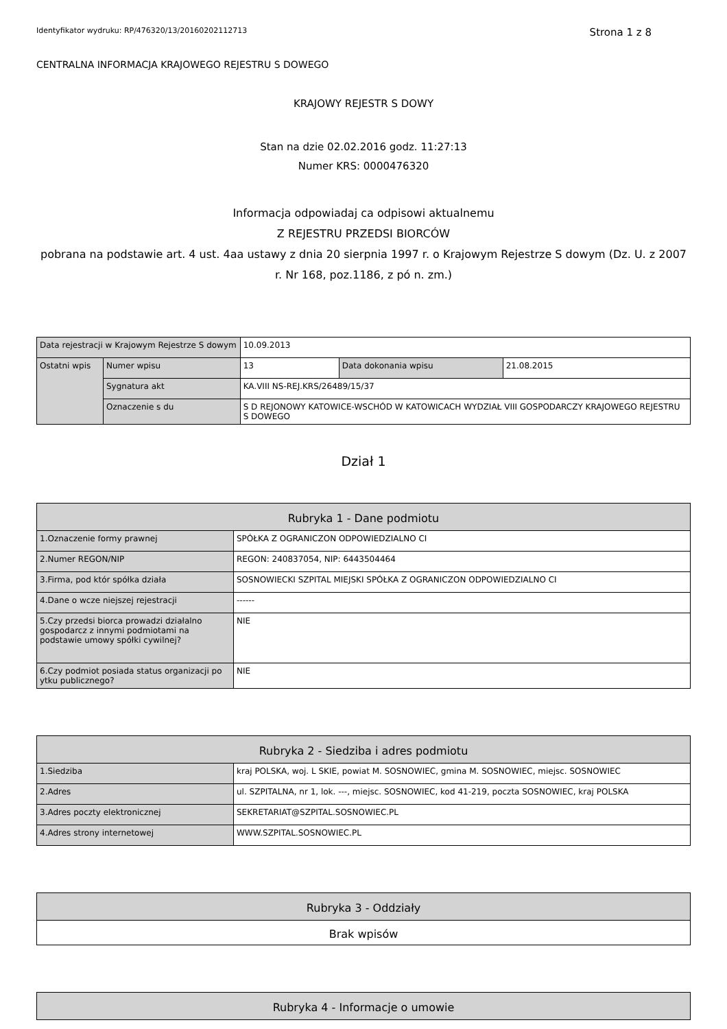Identyfikator wydruku: RP/476320/13/20160202112713 Strona 1 z 8
CENTRALNA INFORMACJA KRAJOWEGO REJESTRU S DOWEGO
KRAJOWY REJESTR S DOWY
Stan na dzie 02.02.2016 godz. 11:27:13
Numer KRS: 0000476320
Informacja odpowiadaj ca odpisowi aktualnemu
Z REJESTRU PRZEDSI BIORCÓW
pobrana na podstawie art. 4 ust. 4aa ustawy z dnia 20 sierpnia 1997 r. o Krajowym Rejestrze S dowym (Dz. U. z 2007 r. Nr 168, poz.1186, z pó n. zm.)
| Data rejestracji w Krajowym Rejestrze S dowym | | 10.09.2013 | | |
| Ostatni wpis | Numer wpisu | 13 | Data dokonania wpisu | 21.08.2015 |
| | Sygnatura akt | KA.VIII NS-REJ.KRS/26489/15/37 | | |
| | Oznaczenie s du | S D REJONOWY KATOWICE-WSCHÓD W KATOWICACH WYDZIAŁ VIII GOSPODARCZY KRAJOWEGO REJESTRU S DOWEGO | | |
Dział 1
| Rubryka 1 - Dane podmiotu | |
| 1.Oznaczenie formy prawnej | SPÓŁKA Z OGRANICZON ODPOWIEDZIALNO CI |
| 2.Numer REGON/NIP | REGON: 240837054, NIP: 6443504464 |
| 3.Firma, pod któr spółka działa | SOSNOWIECKI SZPITAL MIEJSKI SPÓŁKA Z OGRANICZON ODPOWIEDZIALNO CI |
| 4.Dane o wcze niejszej rejestracji | ------ |
| 5.Czy przedsi biorca prowadzi działalno gospodarcz z innymi podmiotami na podstawie umowy spółki cywilnej? | NIE |
| 6.Czy podmiot posiada status organizacji po ytku publicznego? | NIE |
| Rubryka 2 - Siedziba i adres podmiotu | |
| 1.Siedziba | kraj POLSKA, woj. L SKIE, powiat M. SOSNOWIEC, gmina M. SOSNOWIEC, miejsc. SOSNOWIEC |
| 2.Adres | ul. SZPITALNA, nr 1, lok. ---, miejsc. SOSNOWIEC, kod 41-219, poczta SOSNOWIEC, kraj POLSKA |
| 3.Adres poczty elektronicznej | SEKRETARIAT@SZPITAL.SOSNOWIEC.PL |
| 4.Adres strony internetowej | WWW.SZPITAL.SOSNOWIEC.PL |
| Rubryka 3 - Oddziały |
| Brak wpisów |
| Rubryka 4 - Informacje o umowie |